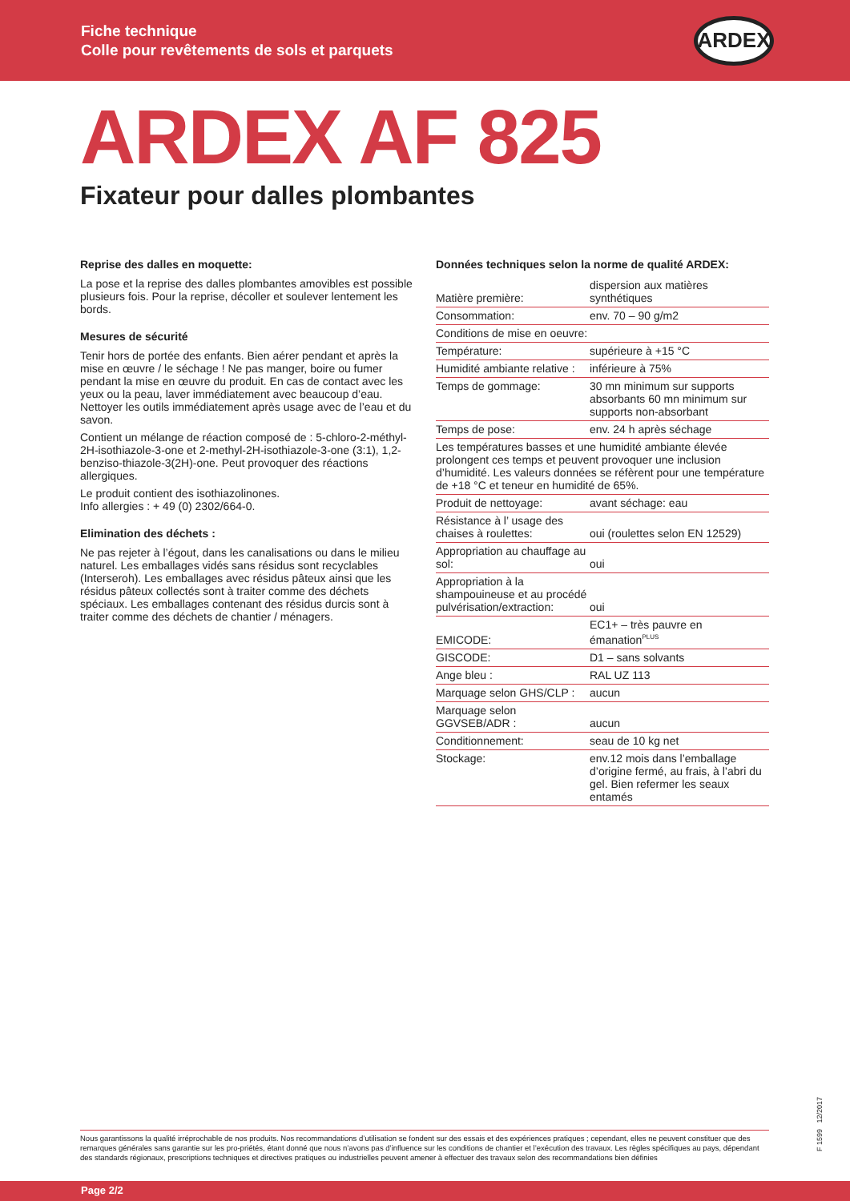Fiche technique
Colle pour revêtements de sols et parquets
ARDEX
ARDEX AF 825
Fixateur pour dalles plombantes
Reprise des dalles en moquette:
La pose et la reprise des dalles plombantes amovibles est possible plusieurs fois. Pour la reprise, décoller et soulever lentement les bords.
Mesures de sécurité
Tenir hors de portée des enfants. Bien aérer pendant et après la mise en œuvre / le séchage ! Ne pas manger, boire ou fumer pendant la mise en œuvre du produit. En cas de contact avec les yeux ou la peau, laver immédiatement avec beaucoup d’eau. Nettoyer les outils immédiatement après usage avec de l’eau et du savon.
Contient un mélange de réaction composé de : 5-chloro-2-méthyl-2H-isothiazole-3-one et 2-methyl-2H-isothiazole-3-one (3:1), 1,2-benziso-thiazole-3(2H)-one. Peut provoquer des réactions allergiques.
Le produit contient des isothiazolinones.
Info allergies : + 49 (0) 2302/664-0.
Elimination des déchets :
Ne pas rejeter à l’égout, dans les canalisations ou dans le milieu naturel. Les emballages vidés sans résidus sont recyclables (Interseroh). Les emballages avec résidus pâteux ainsi que les résidus pâteux collectés sont à traiter comme des déchets spéciaux. Les emballages contenant des résidus durcis sont à traiter comme des déchets de chantier / ménagers.
Données techniques selon la norme de qualité ARDEX:
| Matière première: | dispersion aux matières synthétiques |
| Consommation: | env. 70 – 90 g/m2 |
| Conditions de mise en oeuvre: | |
| Température: | supérieure à +15 °C |
| Humidité ambiante relative : | inférieure à 75% |
| Temps de gommage: | 30 mn minimum sur supports absorbants 60 mn minimum sur supports non-absorbant |
| Temps de pose: | env. 24 h après séchage |
| Les températures basses et une humidité ambiante élevée prolongent ces temps et peuvent provoquer une inclusion d’humidité. Les valeurs données se réfèrent pour une température de +18 °C et teneur en humidité de 65%. | |
| Produit de nettoyage: | avant séchage: eau |
| Résistance à l’ usage des chaises à roulettes: | oui (roulettes selon EN 12529) |
| Appropriation au chauffage au sol: | oui |
| Appropriation à la shampouineuse et au procédé pulvérisation/extraction: | oui |
| EMICODE: | EC1+ – très pauvre en émanation<sup>PLUS</sup> |
| GISCODE: | D1 – sans solvants |
| Ange bleu : | RAL UZ 113 |
| Marquage selon GHS/CLP : | aucun |
| Marquage selon GGVSEB/ADR : | aucun |
| Conditionnement: | seau de 10 kg net |
| Stockage: | env.12 mois dans l’emballage d’origine fermé, au frais, à l’abri du gel. Bien refermer les seaux entamés |
Nous garantissons la qualité irréprochable de nos produits. Nos recommandations d’utilisation se fondent sur des essais et des expériences pratiques ; cependant, elles ne peuvent constituer que des remarques générales sans garantie sur les pro-priétés, étant donné que nous n’avons pas d’influence sur les conditions de chantier et l’exécution des travaux. Les règles spécifiques au pays, dépendant des standards régionaux, prescriptions techniques et directives pratiques ou industrielles peuvent amener à effectuer des travaux selon des recommandations bien définies
F 1599 12/2017
Page 2/2